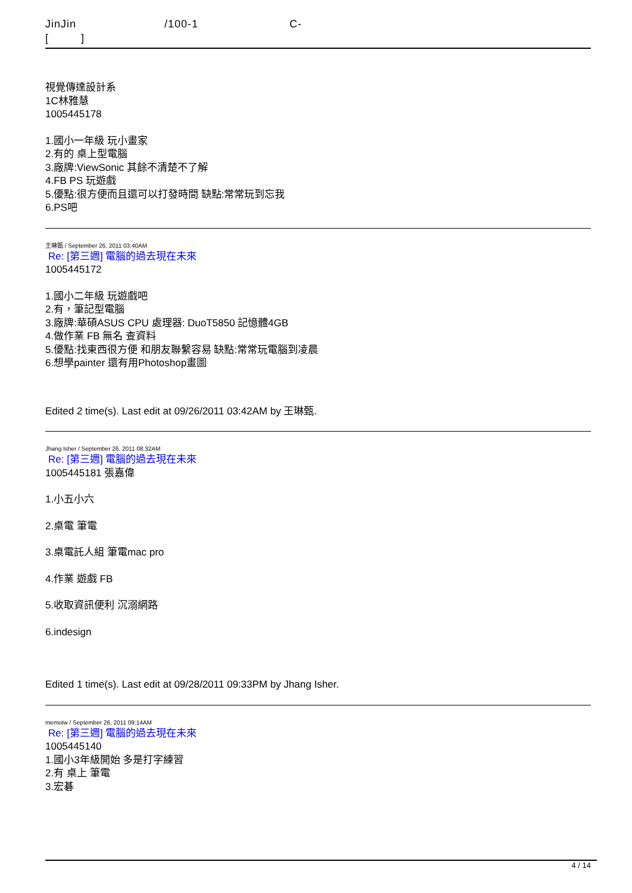JinJin /100-1 C-
[ ]
視覺傳達設計系
1C林雅慧
1005445178
1.國小一年級 玩小畫家
2.有的 桌上型電腦
3.廠牌:ViewSonic 其餘不清楚不了解
4.FB PS 玩遊戲
5.優點:很方便而且還可以打發時間 缺點:常常玩到忘我
6.PS吧
王琳甄 / September 26, 2011 03:40AM
Re: [第三週] 電腦的過去現在未來
1005445172
1.國小二年級 玩遊戲吧
2.有，筆記型電腦
3.廠牌:華碩ASUS CPU 處理器: DuoT5850 記憶體4GB
4.做作業 FB 無名 查資料
5.優點:找東西很方便 和朋友聯繫容易 缺點:常常玩電腦到凌晨
6.想學painter 還有用Photoshop畫圖
Edited 2 time(s). Last edit at 09/26/2011 03:42AM by 王琳甄.
Jhang Isher / September 26, 2011 08:32AM
Re: [第三週] 電腦的過去現在未來
1005445181 張嘉偉
1.小五小六
2.桌電 筆電
3.桌電託人組 筆電mac pro
4.作業 遊戲 FB
5.收取資訊便利 沉溺網路
6.indesign
Edited 1 time(s). Last edit at 09/28/2011 09:33PM by Jhang Isher.
memotw / September 26, 2011 09:14AM
Re: [第三週] 電腦的過去現在未來
1005445140
1.國小3年級開始 多是打字練習
2.有 桌上 筆電
3.宏碁
4 / 14